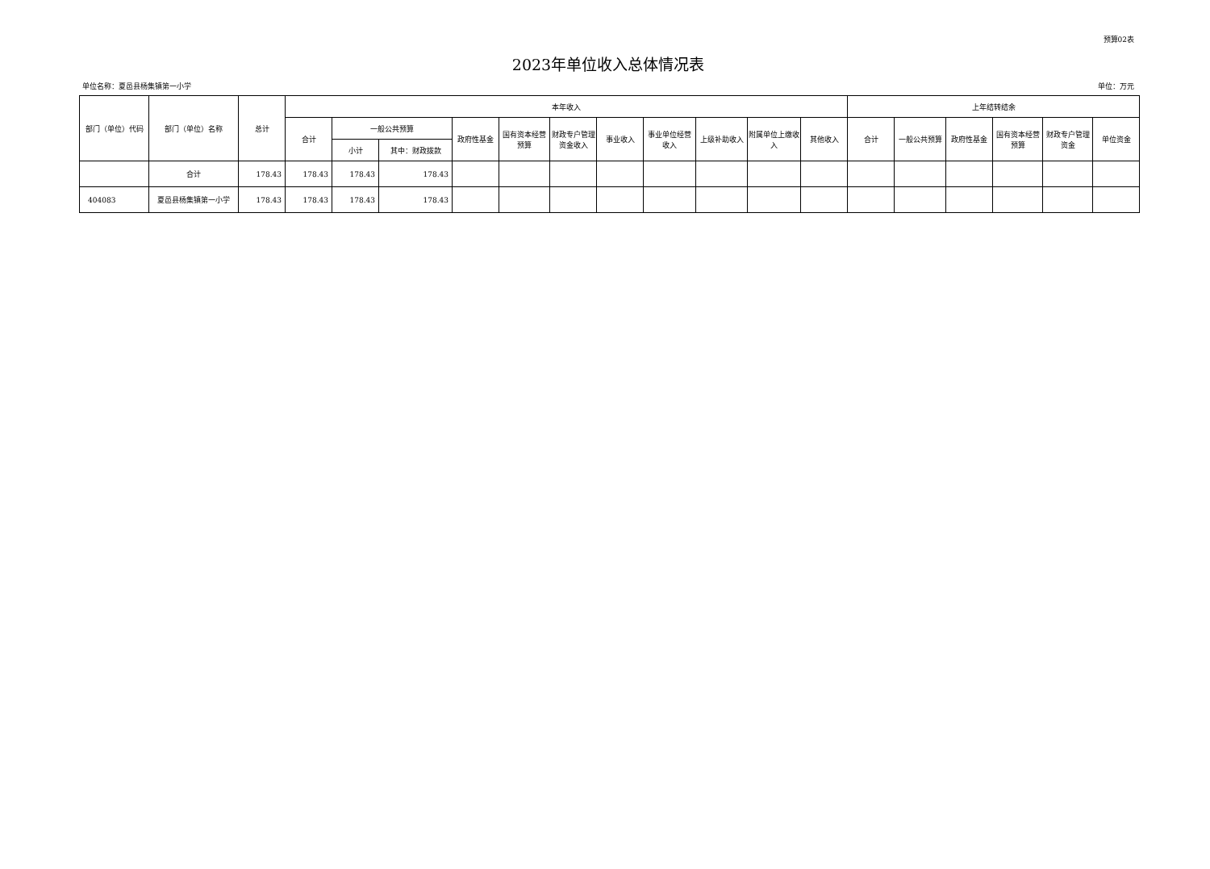预算02表
2023年单位收入总体情况表
单位名称：夏邑县杨集镇第一小学 单位：万元
| 部门（单位）代码 | 部门（单位）名称 | 总计 | 本年收入 | | | | | | | | | | | 上年结转结余 | | | | | |
| --- | --- | --- | --- | --- | --- | --- | --- | --- | --- | --- | --- | --- | --- | --- | --- | --- | --- | --- | --- |
| | | | 合计 | 一般公共预算 | | 政府性基金 | 国有资本经营预算 | 财政专户管理资金收入 | 事业收入 | 事业单位经营收入 | 上级补助收入 | 附属单位上缴收入 | 其他收入 | 合计 | 一般公共预算 | 政府性基金 | 国有资本经营预算 | 财政专户管理资金 | 单位资金 |
| | | | | 小计 | 其中：财政拨款 | | | | | | | | | | | | | | |
| | 合计 | 178.43 | 178.43 | 178.43 | 178.43 | | | | | | | | | | | | | | |
| 404083 | 夏邑县杨集镇第一小学 | 178.43 | 178.43 | 178.43 | 178.43 | | | | | | | | | | | | | | |